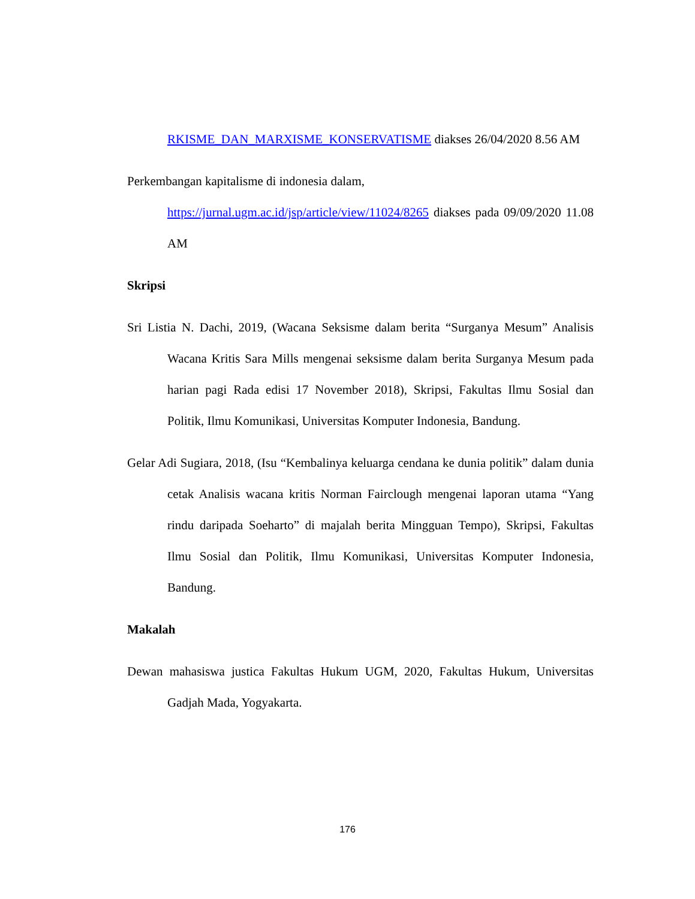RKISME_DAN_MARXISME_KONSERVATISME diakses 26/04/2020 8.56 AM
Perkembangan kapitalisme di indonesia dalam,
https://jurnal.ugm.ac.id/jsp/article/view/11024/8265 diakses pada 09/09/2020 11.08 AM
Skripsi
Sri Listia N. Dachi, 2019, (Wacana Seksisme dalam berita “Surganya Mesum” Analisis Wacana Kritis Sara Mills mengenai seksisme dalam berita Surganya Mesum pada harian pagi Rada edisi 17 November 2018), Skripsi, Fakultas Ilmu Sosial dan Politik, Ilmu Komunikasi, Universitas Komputer Indonesia, Bandung.
Gelar Adi Sugiara, 2018, (Isu “Kembalinya keluarga cendana ke dunia politik” dalam dunia cetak Analisis wacana kritis Norman Fairclough mengenai laporan utama “Yang rindu daripada Soeharto” di majalah berita Mingguan Tempo), Skripsi, Fakultas Ilmu Sosial dan Politik, Ilmu Komunikasi, Universitas Komputer Indonesia, Bandung.
Makalah
Dewan mahasiswa justica Fakultas Hukum UGM, 2020, Fakultas Hukum, Universitas Gadjah Mada, Yogyakarta.
176